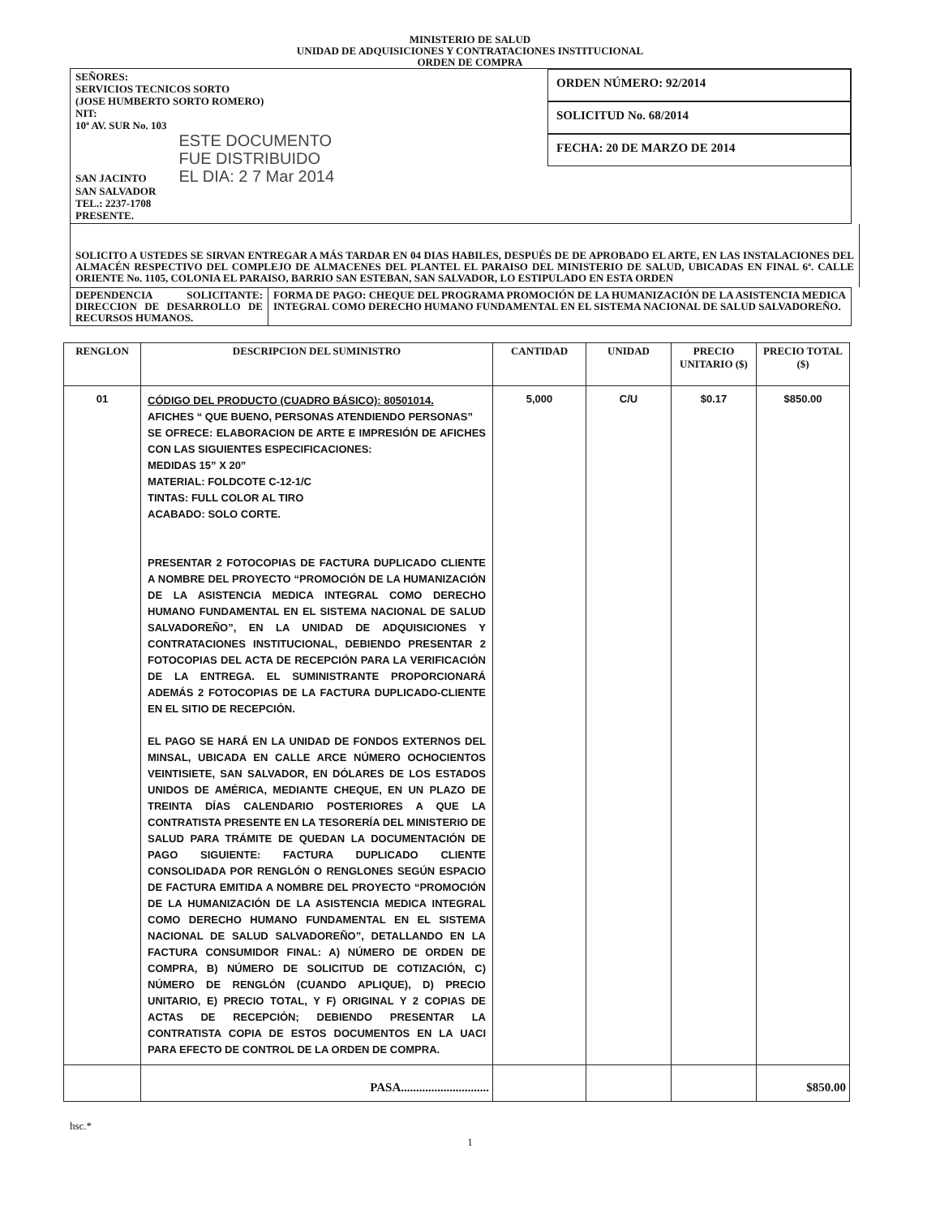MINISTERIO DE SALUD
UNIDAD DE ADQUISICIONES Y CONTRATACIONES INSTITUCIONAL
ORDEN DE COMPRA
SEÑORES:
SERVICIOS TECNICOS SORTO
(JOSE HUMBERTO SORTO ROMERO)
NIT:
10ª AV. SUR No. 103
SAN JACINTO ESTE DOCUMENTO
FUE DISTRIBUIDO
EL DIA: 2 7 Mar 2014
SAN SALVADOR
TEL.: 2237-1708
PRESENTE.
ORDEN NÚMERO: 92/2014
SOLICITUD No. 68/2014
FECHA: 20 DE MARZO DE 2014
SOLICITO A USTEDES SE SIRVAN ENTREGAR A MÁS TARDAR EN 04 DIAS HABILES, DESPUÉS DE DE APROBADO EL ARTE, EN LAS INSTALACIONES DEL ALMACÉN RESPECTIVO DEL COMPLEJO DE ALMACENES DEL PLANTEL EL PARAISO DEL MINISTERIO DE SALUD, UBICADAS EN FINAL 6ª. CALLE ORIENTE No. 1105, COLONIA EL PARAISO, BARRIO SAN ESTEBAN, SAN SALVADOR, LO ESTIPULADO EN ESTA ORDEN
DEPENDENCIA SOLICITANTE: DIRECCION DE DESARROLLO DE RECURSOS HUMANOS.
FORMA DE PAGO: CHEQUE DEL PROGRAMA PROMOCIÓN DE LA HUMANIZACIÓN DE LA ASISTENCIA MEDICA INTEGRAL COMO DERECHO HUMANO FUNDAMENTAL EN EL SISTEMA NACIONAL DE SALUD SALVADOREÑO.
| RENGLON | DESCRIPCION DEL SUMINISTRO | CANTIDAD | UNIDAD | PRECIO UNITARIO ($) | PRECIO TOTAL ($) |
| --- | --- | --- | --- | --- | --- |
| 01 | CÓDIGO DEL PRODUCTO (CUADRO BÁSICO): 80501014. AFICHES “ QUE BUENO, PERSONAS ATENDIENDO PERSONAS” SE OFRECE: ELABORACION DE ARTE E IMPRESIÓN DE AFICHES CON LAS SIGUIENTES ESPECIFICACIONES: MEDIDAS 15” X 20” MATERIAL: FOLDCOTE C-12-1/C TINTAS: FULL COLOR AL TIRO ACABADO: SOLO CORTE. PRESENTAR 2 FOTOCOPIAS DE FACTURA DUPLICADO CLIENTE A NOMBRE DEL PROYECTO “PROMOCIÓN DE LA HUMANIZACIÓN DE LA ASISTENCIA MEDICA INTEGRAL COMO DERECHO HUMANO FUNDAMENTAL EN EL SISTEMA NACIONAL DE SALUD SALVADOREÑO”, EN LA UNIDAD DE ADQUISICIONES Y CONTRATACIONES INSTITUCIONAL, DEBIENDO PRESENTAR 2 FOTOCOPIAS DEL ACTA DE RECEPCIÓN PARA LA VERIFICACIÓN DE LA ENTREGA. EL SUMINISTRANTE PROPORCIONARÁ ADEMÁS 2 FOTOCOPIAS DE LA FACTURA DUPLICADO-CLIENTE EN EL SITIO DE RECEPCIÓN. EL PAGO SE HARÁ EN LA UNIDAD DE FONDOS EXTERNOS DEL MINSAL, UBICADA EN CALLE ARCE NÚMERO OCHOCIENTOS VEINTISIETE, SAN SALVADOR, EN DÓLARES DE LOS ESTADOS UNIDOS DE AMÉRICA, MEDIANTE CHEQUE, EN UN PLAZO DE TREINTA DÍAS CALENDARIO POSTERIORES A QUE LA CONTRATISTA PRESENTE EN LA TESORERÍA DEL MINISTERIO DE SALUD PARA TRÁMITE DE QUEDAN LA DOCUMENTACIÓN DE PAGO SIGUIENTE: FACTURA DUPLICADO CLIENTE CONSOLIDADA POR RENGLÓN O RENGLONES SEGÚN ESPACIO DE FACTURA EMITIDA A NOMBRE DEL PROYECTO “PROMOCIÓN DE LA HUMANIZACIÓN DE LA ASISTENCIA MEDICA INTEGRAL COMO DERECHO HUMANO FUNDAMENTAL EN EL SISTEMA NACIONAL DE SALUD SALVADOREÑO”, DETALLANDO EN LA FACTURA CONSUMIDOR FINAL: A) NÚMERO DE ORDEN DE COMPRA, B) NÚMERO DE SOLICITUD DE COTIZACIÓN, C) NÚMERO DE RENGLÓN (CUANDO APLIQUE), D) PRECIO UNITARIO, E) PRECIO TOTAL, Y F) ORIGINAL Y 2 COPIAS DE ACTAS DE RECEPCIÓN; DEBIENDO PRESENTAR LA CONTRATISTA COPIA DE ESTOS DOCUMENTOS EN LA UACI PARA EFECTO DE CONTROL DE LA ORDEN DE COMPRA. | 5,000 | C/U | $0.17 | $850.00 |
| | PASA............................. | | | | $850.00 |
hsc.*
1